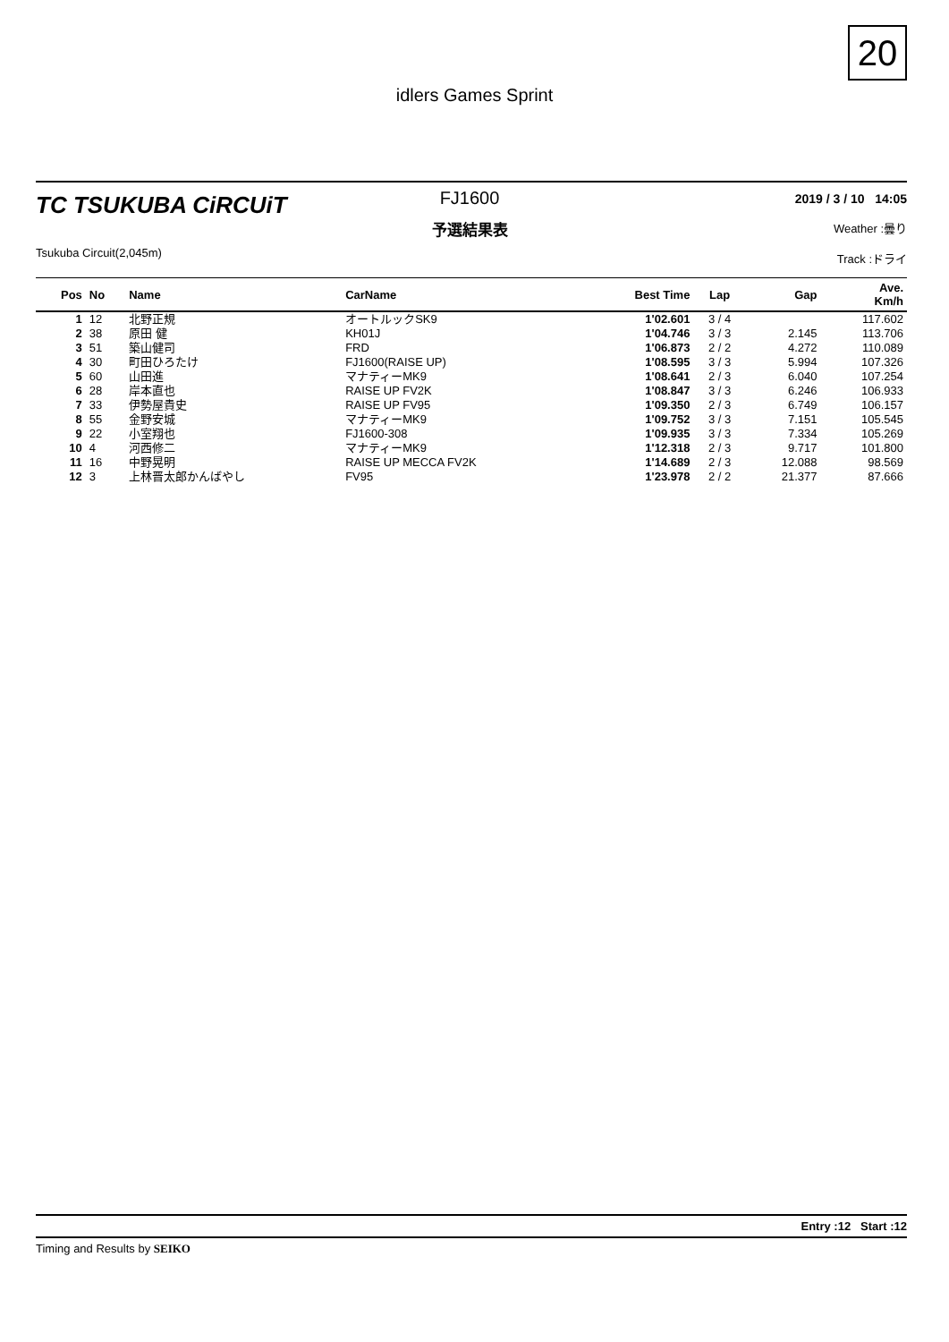20
idlers Games Sprint
TC TSUKUBA CiRCUiT
Tsukuba Circuit(2,045m)
FJ1600
予選結果表
2019 / 3 / 10 14:05
Weather :曇り
Track :ドライ
| Pos | No | Name | CarName | Best Time | Lap | Gap | Ave. Km/h |
| --- | --- | --- | --- | --- | --- | --- | --- |
| 1 | 12 | 北野正規 | オートルックSK9 | 1'02.601 | 3 / 4 | | 117.602 |
| 2 | 38 | 原田 健 | KH01J | 1'04.746 | 3 / 3 | 2.145 | 113.706 |
| 3 | 51 | 築山健司 | FRD | 1'06.873 | 2 / 2 | 4.272 | 110.089 |
| 4 | 30 | 町田ひろたけ | FJ1600(RAISE UP) | 1'08.595 | 3 / 3 | 5.994 | 107.326 |
| 5 | 60 | 山田進 | マナティーMK9 | 1'08.641 | 2 / 3 | 6.040 | 107.254 |
| 6 | 28 | 岸本直也 | RAISE UP FV2K | 1'08.847 | 3 / 3 | 6.246 | 106.933 |
| 7 | 33 | 伊勢屋貴史 | RAISE UP FV95 | 1'09.350 | 2 / 3 | 6.749 | 106.157 |
| 8 | 55 | 金野安城 | マナティーMK9 | 1'09.752 | 3 / 3 | 7.151 | 105.545 |
| 9 | 22 | 小室翔也 | FJ1600-308 | 1'09.935 | 3 / 3 | 7.334 | 105.269 |
| 10 | 4 | 河西修二 | マナティーMK9 | 1'12.318 | 2 / 3 | 9.717 | 101.800 |
| 11 | 16 | 中野晃明 | RAISE UP MECCA FV2K | 1'14.689 | 2 / 3 | 12.088 | 98.569 |
| 12 | 3 | 上林晋太郎かんばやし | FV95 | 1'23.978 | 2 / 2 | 21.377 | 87.666 |
Entry :12 Start :12
Timing and Results by SEIKO